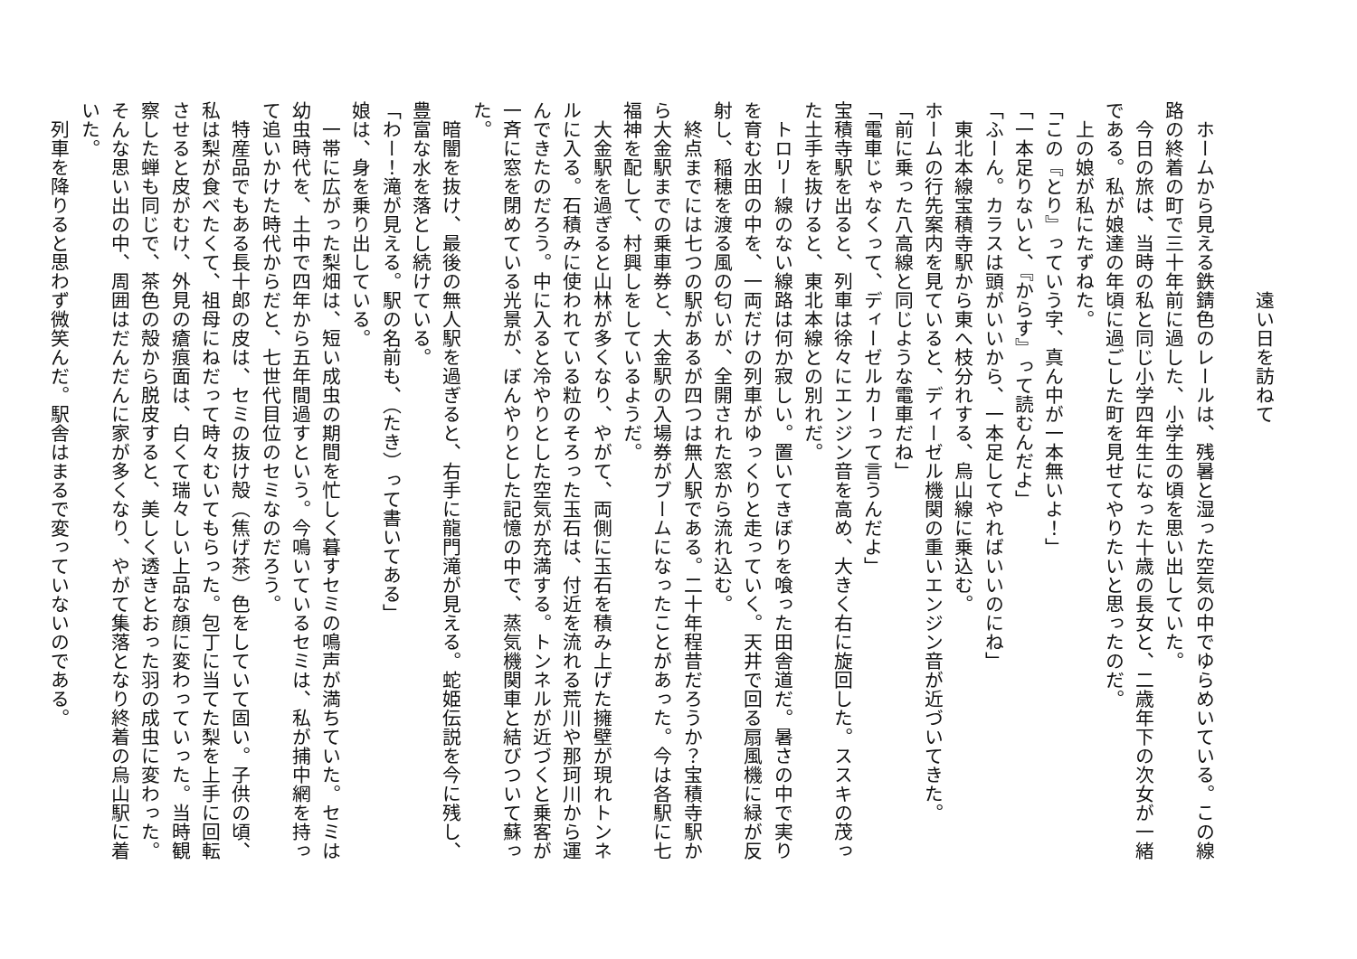遠い日を訪ねて
　ホームから見える鉄錆色のレールは、残暑と湿った空気の中でゆらめいている。この線路の終着の町で三十年前に過した、小学生の頃を思い出していた。
　今日の旅は、当時の私と同じ小学四年生になった十歳の長女と、二歳年下の次女が一緒である。私が娘達の年頃に過ごした町を見せてやりたいと思ったのだ。
　上の娘が私にたずねた。
「この『とり』っていう字、真ん中が一本無いよ！」
「一本足りないと、『からす』って読むんだよ」
「ふーん。カラスは頭がいいから、一本足してやればいいのにね」
　東北本線宝積寺駅から東へ枝分れする、烏山線に乗込む。
ホームの行先案内を見ていると、ディーゼル機関の重いエンジン音が近づいてきた。
「前に乗った八高線と同じような電車だね」
「電車じゃなくって、ディーゼルカーって言うんだよ」
宝積寺駅を出ると、列車は徐々にエンジン音を高め、大きく右に旋回した。ススキの茂った土手を抜けると、東北本線との別れだ。
　トロリー線のない線路は何か寂しい。置いてきぼりを喰った田舎道だ。暑さの中で実りを育む水田の中を、一両だけの列車がゆっくりと走っていく。天井で回る扇風機に緑が反射し、稲穂を渡る風の匂いが、全開された窓から流れ込む。
　終点までには七つの駅があるが四つは無人駅である。二十年程昔だろうか？宝積寺駅から大金駅までの乗車券と、大金駅の入場券がブームになったことがあった。今は各駅に七福神を配して、村興しをしているようだ。
　大金駅を過ぎると山林が多くなり、やがて、両側に玉石を積み上げた擁壁が現れトンネルに入る。石積みに使われている粒のそろった玉石は、付近を流れる荒川や那珂川から運んできたのだろう。中に入ると冷やりとした空気が充満する。トンネルが近づくと乗客が一斉に窓を閉めている光景が、ぼんやりとした記憶の中で、蒸気機関車と結びついて蘇った。
　暗闇を抜け、最後の無人駅を過ぎると、右手に龍門滝が見える。蛇姫伝説を今に残し、豊富な水を落とし続けている。
「わー！滝が見える。駅の名前も、（たき）って書いてある」
娘は、身を乗り出している。
　一帯に広がった梨畑は、短い成虫の期間を忙しく暮すセミの鳴声が満ちていた。セミは幼虫時代を、土中で四年から五年間過すという。今鳴いているセミは、私が捕中網を持って追いかけた時代からだと、七世代目位のセミなのだろう。
　特産品でもある長十郎の皮は、セミの抜け殻（焦げ茶）色をしていて固い。子供の頃、私は梨が食べたくて、祖母にねだって時々むいてもらった。包丁に当てた梨を上手に回転させると皮がむけ、外見の瘡痕面は、白くて瑞々しい上品な顔に変わっていった。当時観察した蝉も同じで、茶色の殻から脱皮すると、美しく透きとおった羽の成虫に変わった。そんな思い出の中、周囲はだんだんに家が多くなり、やがて集落となり終着の烏山駅に着いた。
　列車を降りると思わず微笑んだ。駅舎はまるで変っていないのである。